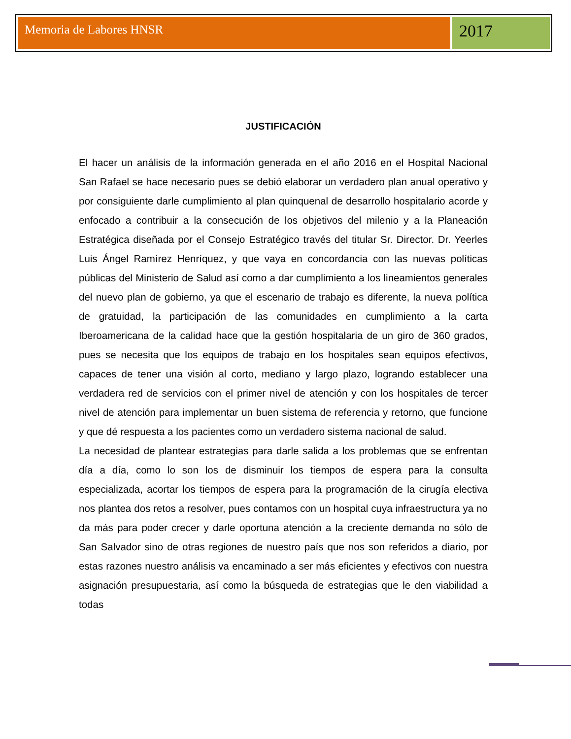Memoria de Labores HNSR
2017
JUSTIFICACIÓN
El hacer un análisis de la información generada en el año 2016 en el Hospital Nacional San Rafael se hace necesario pues se debió elaborar un verdadero plan anual operativo y por consiguiente darle cumplimiento al plan quinquenal de desarrollo hospitalario acorde y enfocado a contribuir a la consecución de los objetivos del milenio y a la Planeación Estratégica diseñada por el Consejo Estratégico través del titular Sr. Director. Dr. Yeerles Luis Ángel Ramírez Henríquez, y que vaya en concordancia con las nuevas políticas públicas del Ministerio de Salud así como a dar cumplimiento a los lineamientos generales del nuevo plan de gobierno, ya que el escenario de trabajo es diferente, la nueva política de gratuidad, la participación de las comunidades en cumplimiento a la carta Iberoamericana de la calidad hace que la gestión hospitalaria de un giro de 360 grados, pues se necesita que los equipos de trabajo en los hospitales sean equipos efectivos, capaces de tener una visión al corto, mediano y largo plazo, logrando establecer una verdadera red de servicios con el primer nivel de atención y con los hospitales de tercer nivel de atención para implementar un buen sistema de referencia y retorno, que funcione y que dé respuesta a los pacientes como un verdadero sistema nacional de salud.
La necesidad de plantear estrategias para darle salida a los problemas que se enfrentan día a día, como lo son los de disminuir los tiempos de espera para la consulta especializada, acortar los tiempos de espera para la programación de la cirugía electiva nos plantea dos retos a resolver, pues contamos con un hospital cuya infraestructura ya no da más para poder crecer y darle oportuna atención a la creciente demanda no sólo de San Salvador sino de otras regiones de nuestro país que nos son referidos a diario, por estas razones nuestro análisis va encaminado a ser más eficientes y efectivos con nuestra asignación presupuestaria, así como la búsqueda de estrategias que le den viabilidad a todas